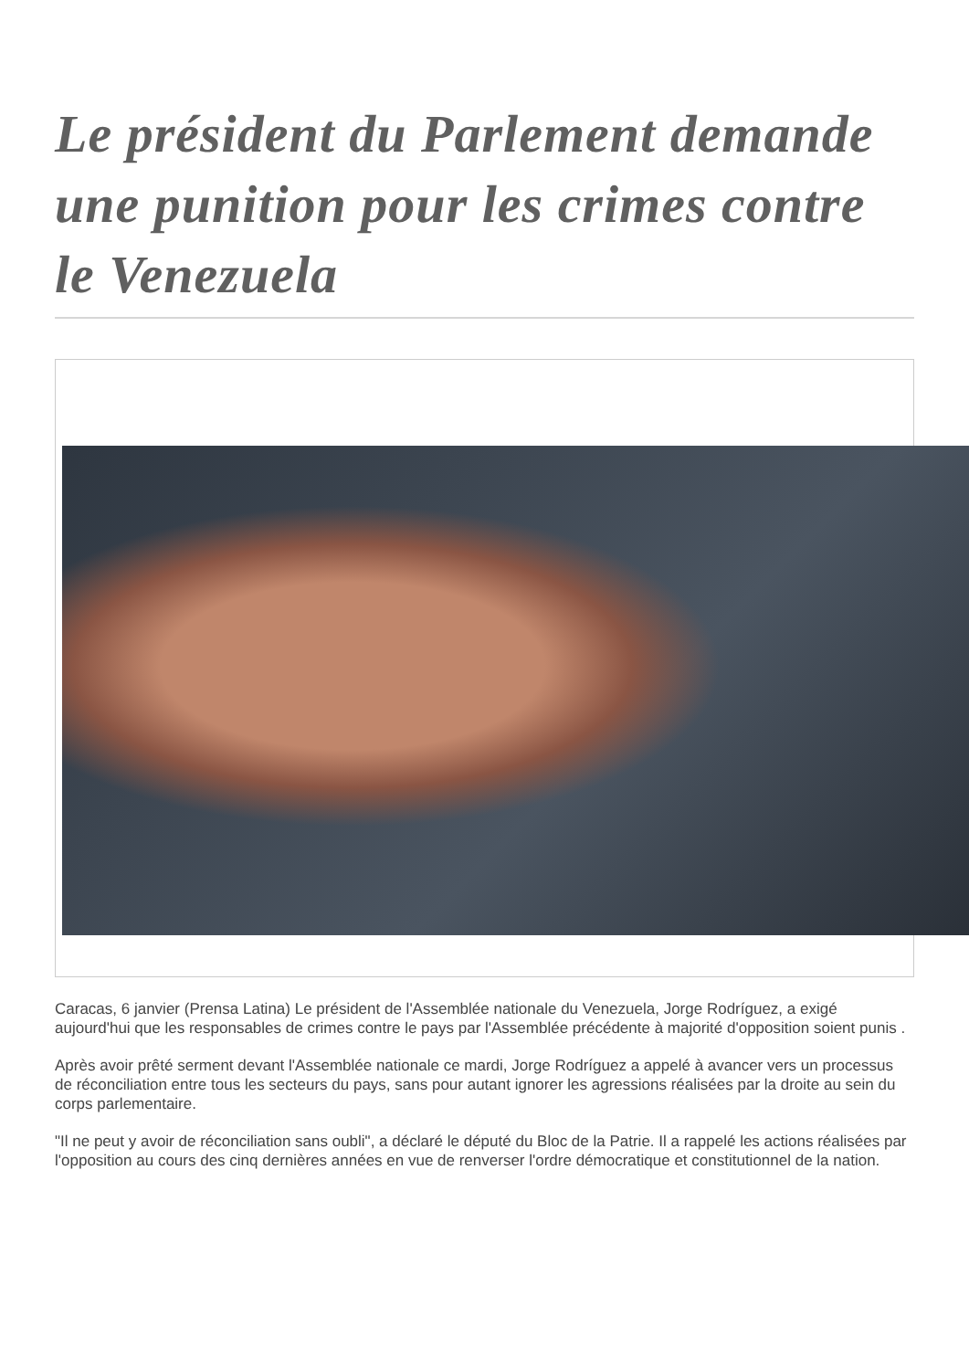Le président du Parlement demande une punition pour les crimes contre le Venezuela
Caracas, 6 janvier (Prensa Latina) Le président de l'Assemblée nationale du Venezuela, Jorge Rodríguez, a exigé aujourd'hui que les responsables de crimes contre le pays par l'Assemblée précédente à majorité d'opposition soient punis .
Après avoir prêté serment devant l'Assemblée nationale ce mardi, Jorge Rodríguez a appelé à avancer vers un processus de réconciliation entre tous les secteurs du pays, sans pour autant ignorer les agressions réalisées par la droite au sein du corps parlementaire.
"Il ne peut y avoir de réconciliation sans oubli", a déclaré le député du Bloc de la Patrie. Il a rappelé les actions réalisées par l'opposition au cours des cinq dernières années en vue de renverser l'ordre démocratique et constitutionnel de la nation.